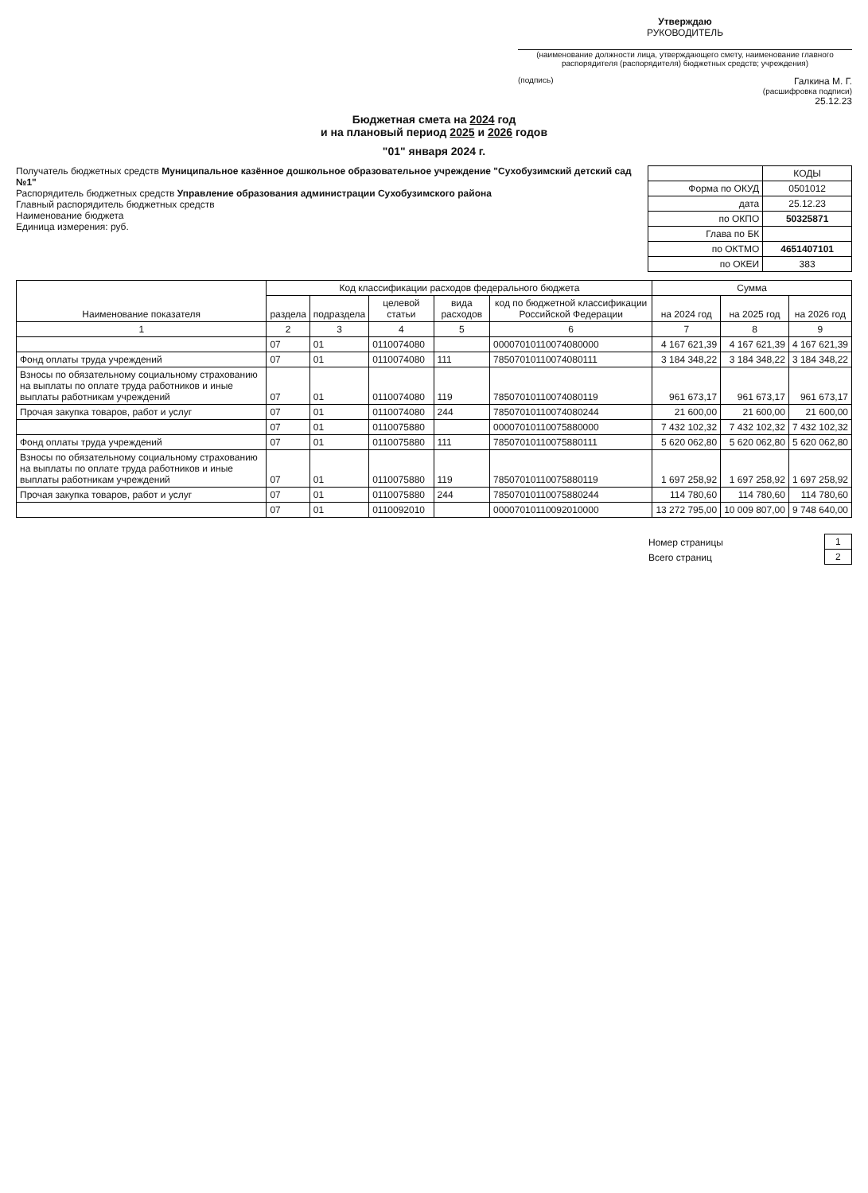Утверждаю
РУКОВОДИТЕЛЬ
(наименование должности лица, утверждающего смету, наименование главного распорядителя (распорядителя) бюджетных средств; учреждения)
(подпись) Галкина М. Г.
(расшифровка подписи)
25.12.23
Бюджетная смета на 2024 год
и на плановый период 2025 и 2026 годов
"01" января 2024 г.
Получатель бюджетных средств Муниципальное казённое дошкольное образовательное учреждение "Сухобузимский детский сад №1"
Распорядитель бюджетных средств Управление образования администрации Сухобузимского района
Главный распорядитель бюджетных средств
Наименование бюджета
Единица измерения: руб.
| | КОДЫ |
| Форма по ОКУД | 0501012 |
| дата | 25.12.23 |
| по ОКПО | 50325871 |
| Глава по БК | |
| по ОКТМО | 4651407101 |
| по ОКЕИ | 383 |
| Наименование показателя | Код классификации расходов федерального бюджета | | | | | Сумма | | |
| --- | --- | --- | --- | --- | --- | --- | --- | --- |
| | раздела | подраздела | целевой статьи | вида расходов | код по бюджетной классификации Российской Федерации | на 2024 год | на 2025 год | на 2026 год |
| 1 | 2 | 3 | 4 | 5 | 6 | 7 | 8 | 9 |
| | 07 | 01 | 0110074080 | | 00007010110074080000 | 4 167 621,39 | 4 167 621,39 | 4 167 621,39 |
| Фонд оплаты труда учреждений | 07 | 01 | 0110074080 | 111 | 78507010110074080111 | 3 184 348,22 | 3 184 348,22 | 3 184 348,22 |
| Взносы по обязательному социальному страхованию на выплаты по оплате труда работников и иные выплаты работникам учреждений | 07 | 01 | 0110074080 | 119 | 78507010110074080119 | 961 673,17 | 961 673,17 | 961 673,17 |
| Прочая закупка товаров, работ и услуг | 07 | 01 | 0110074080 | 244 | 78507010110074080244 | 21 600,00 | 21 600,00 | 21 600,00 |
| | 07 | 01 | 0110075880 | | 00007010110075880000 | 7 432 102,32 | 7 432 102,32 | 7 432 102,32 |
| Фонд оплаты труда учреждений | 07 | 01 | 0110075880 | 111 | 78507010110075880111 | 5 620 062,80 | 5 620 062,80 | 5 620 062,80 |
| Взносы по обязательному социальному страхованию на выплаты по оплате труда работников и иные выплаты работникам учреждений | 07 | 01 | 0110075880 | 119 | 78507010110075880119 | 1 697 258,92 | 1 697 258,92 | 1 697 258,92 |
| Прочая закупка товаров, работ и услуг | 07 | 01 | 0110075880 | 244 | 78507010110075880244 | 114 780,60 | 114 780,60 | 114 780,60 |
| | 07 | 01 | 0110092010 | | 00007010110092010000 | 13 272 795,00 | 10 009 807,00 | 9 748 640,00 |
| Номер страницы | 1 |
| Всего страниц | 2 |